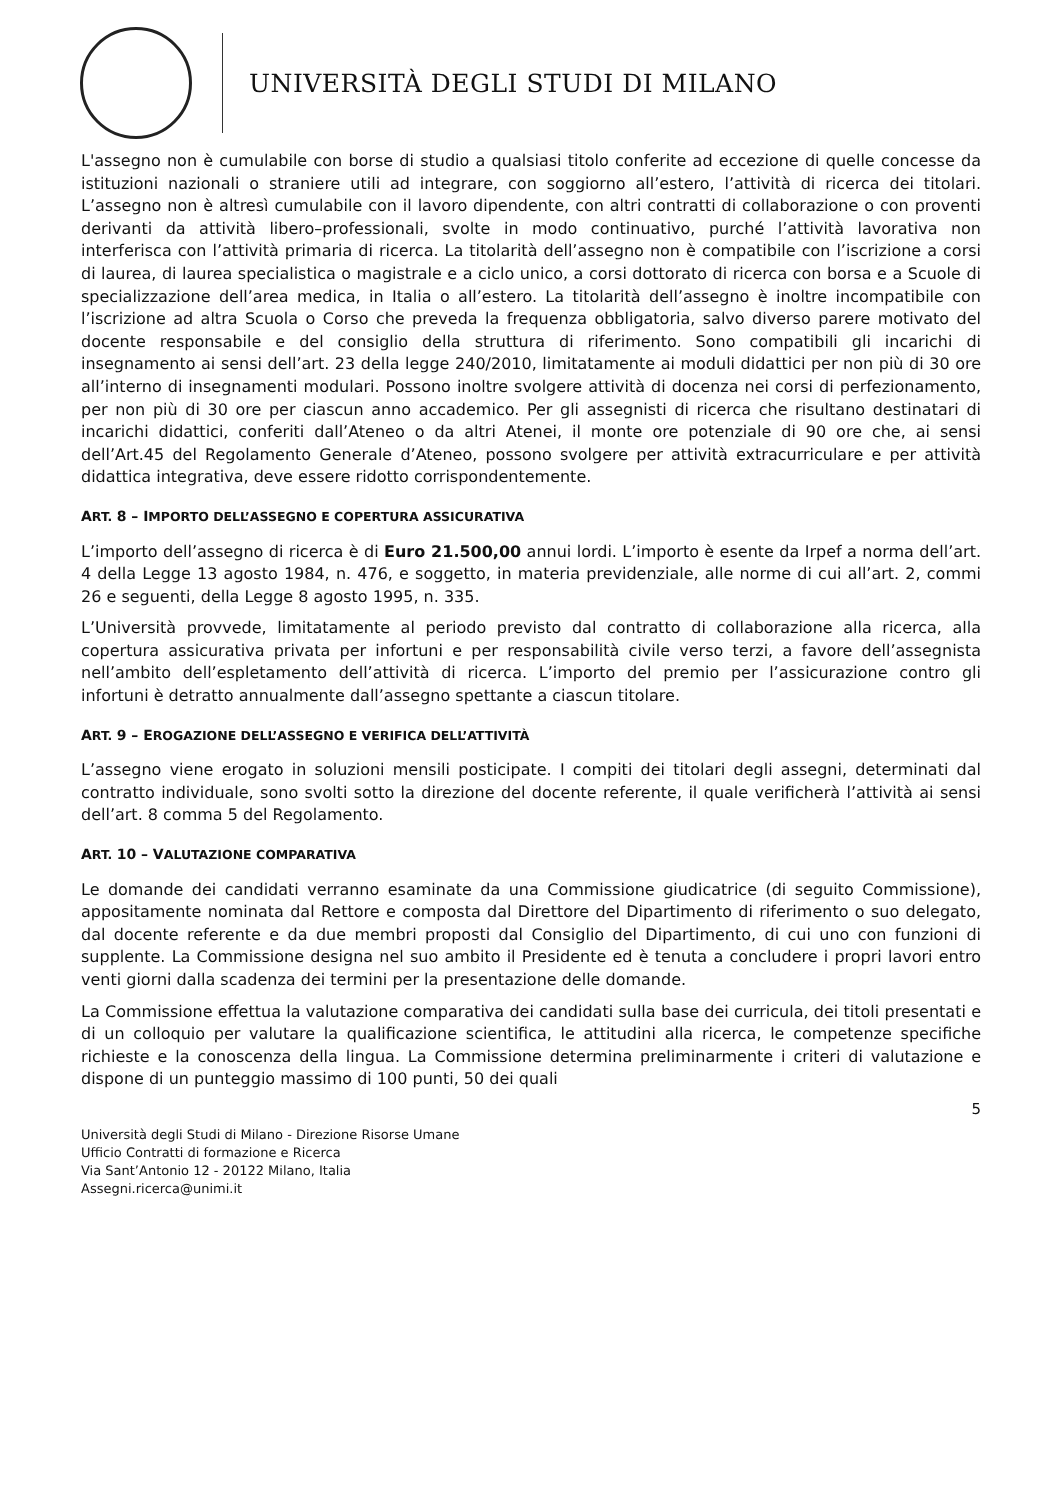UNIVERSITÀ DEGLI STUDI DI MILANO
L'assegno non è cumulabile con borse di studio a qualsiasi titolo conferite ad eccezione di quelle concesse da istituzioni nazionali o straniere utili ad integrare, con soggiorno all’estero, l’attività di ricerca dei titolari. L’assegno non è altresì cumulabile con il lavoro dipendente, con altri contratti di collaborazione o con proventi derivanti da attività libero–professionali, svolte in modo continuativo, purché l’attività lavorativa non interferisca con l’attività primaria di ricerca. La titolarità dell’assegno non è compatibile con l’iscrizione a corsi di laurea, di laurea specialistica o magistrale e a ciclo unico, a corsi dottorato di ricerca con borsa e a Scuole di specializzazione dell’area medica, in Italia o all’estero. La titolarità dell’assegno è inoltre incompatibile con l’iscrizione ad altra Scuola o Corso che preveda la frequenza obbligatoria, salvo diverso parere motivato del docente responsabile e del consiglio della struttura di riferimento. Sono compatibili gli incarichi di insegnamento ai sensi dell’art. 23 della legge 240/2010, limitatamente ai moduli didattici per non più di 30 ore all’interno di insegnamenti modulari. Possono inoltre svolgere attività di docenza nei corsi di perfezionamento, per non più di 30 ore per ciascun anno accademico. Per gli assegnisti di ricerca che risultano destinatari di incarichi didattici, conferiti dall’Ateneo o da altri Atenei, il monte ore potenziale di 90 ore che, ai sensi dell’Art.45 del Regolamento Generale d’Ateneo, possono svolgere per attività extracurriculare e per attività didattica integrativa, deve essere ridotto corrispondentemente.
ART. 8 – IMPORTO DELL’ASSEGNO E COPERTURA ASSICURATIVA
L’importo dell’assegno di ricerca è di Euro 21.500,00 annui lordi. L’importo è esente da Irpef a norma dell’art. 4 della Legge 13 agosto 1984, n. 476, e soggetto, in materia previdenziale, alle norme di cui all’art. 2, commi 26 e seguenti, della Legge 8 agosto 1995, n. 335.
L’Università provvede, limitatamente al periodo previsto dal contratto di collaborazione alla ricerca, alla copertura assicurativa privata per infortuni e per responsabilità civile verso terzi, a favore dell’assegnista nell’ambito dell’espletamento dell’attività di ricerca. L’importo del premio per l’assicurazione contro gli infortuni è detratto annualmente dall’assegno spettante a ciascun titolare.
ART. 9 – EROGAZIONE DELL’ASSEGNO E VERIFICA DELL’ATTIVITÀ
L’assegno viene erogato in soluzioni mensili posticipate. I compiti dei titolari degli assegni, determinati dal contratto individuale, sono svolti sotto la direzione del docente referente, il quale verificherà l’attività ai sensi dell’art. 8 comma 5 del Regolamento.
ART. 10 – VALUTAZIONE COMPARATIVA
Le domande dei candidati verranno esaminate da una Commissione giudicatrice (di seguito Commissione), appositamente nominata dal Rettore e composta dal Direttore del Dipartimento di riferimento o suo delegato, dal docente referente e da due membri proposti dal Consiglio del Dipartimento, di cui uno con funzioni di supplente. La Commissione designa nel suo ambito il Presidente ed è tenuta a concludere i propri lavori entro venti giorni dalla scadenza dei termini per la presentazione delle domande.
La Commissione effettua la valutazione comparativa dei candidati sulla base dei curricula, dei titoli presentati e di un colloquio per valutare la qualificazione scientifica, le attitudini alla ricerca, le competenze specifiche richieste e la conoscenza della lingua. La Commissione determina preliminarmente i criteri di valutazione e dispone di un punteggio massimo di 100 punti, 50 dei quali
5
Università degli Studi di Milano - Direzione Risorse Umane
Ufficio Contratti di formazione e Ricerca
Via Sant’Antonio 12 - 20122 Milano, Italia
Assegni.ricerca@unimi.it